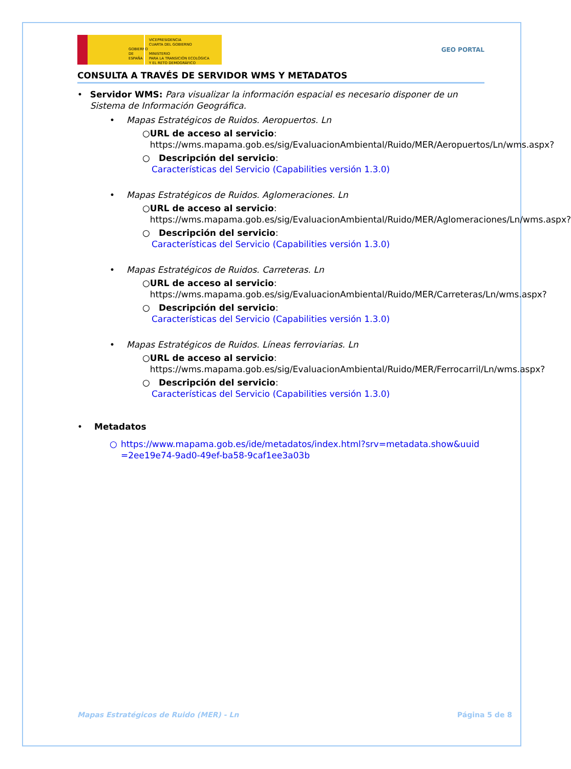GOBIERNO DE ESPAÑA
VICEPRESIDENCIA
CUARTA DEL GOBIERNO
MINISTERIO
PARA LA TRANSICIÓN ECOLÓGICA
Y EL RETO DEMOGRÁFICO
GEO PORTAL
CONSULTA A TRAVÉS DE SERVIDOR WMS Y METADATOS
• Servidor WMS: Para visualizar la información espacial es necesario disponer de un Sistema de Información Geográfica.
• Mapas Estratégicos de Ruidos. Aeropuertos. Ln
○ URL de acceso al servicio:
https://wms.mapama.gob.es/sig/EvaluacionAmbiental/Ruido/MER/Aeropuertos/Ln/wms.aspx?
○ Descripción del servicio:
Características del Servicio (Capabilities versión 1.3.0)
• Mapas Estratégicos de Ruidos. Aglomeraciones. Ln
○ URL de acceso al servicio:
https://wms.mapama.gob.es/sig/EvaluacionAmbiental/Ruido/MER/Aglomeraciones/Ln/wms.aspx?
○ Descripción del servicio:
Características del Servicio (Capabilities versión 1.3.0)
• Mapas Estratégicos de Ruidos. Carreteras. Ln
○ URL de acceso al servicio:
https://wms.mapama.gob.es/sig/EvaluacionAmbiental/Ruido/MER/Carreteras/Ln/wms.aspx?
○ Descripción del servicio:
Características del Servicio (Capabilities versión 1.3.0)
• Mapas Estratégicos de Ruidos. Líneas ferroviarias. Ln
○ URL de acceso al servicio:
https://wms.mapama.gob.es/sig/EvaluacionAmbiental/Ruido/MER/Ferrocarril/Ln/wms.aspx?
○ Descripción del servicio:
Características del Servicio (Capabilities versión 1.3.0)
• Metadatos
○ https://www.mapama.gob.es/ide/metadatos/index.html?srv=metadata.show&uuid=2ee19e74-9ad0-49ef-ba58-9caf1ee3a03b
Mapas Estratégicos de Ruido (MER) - Ln Página 5 de 8